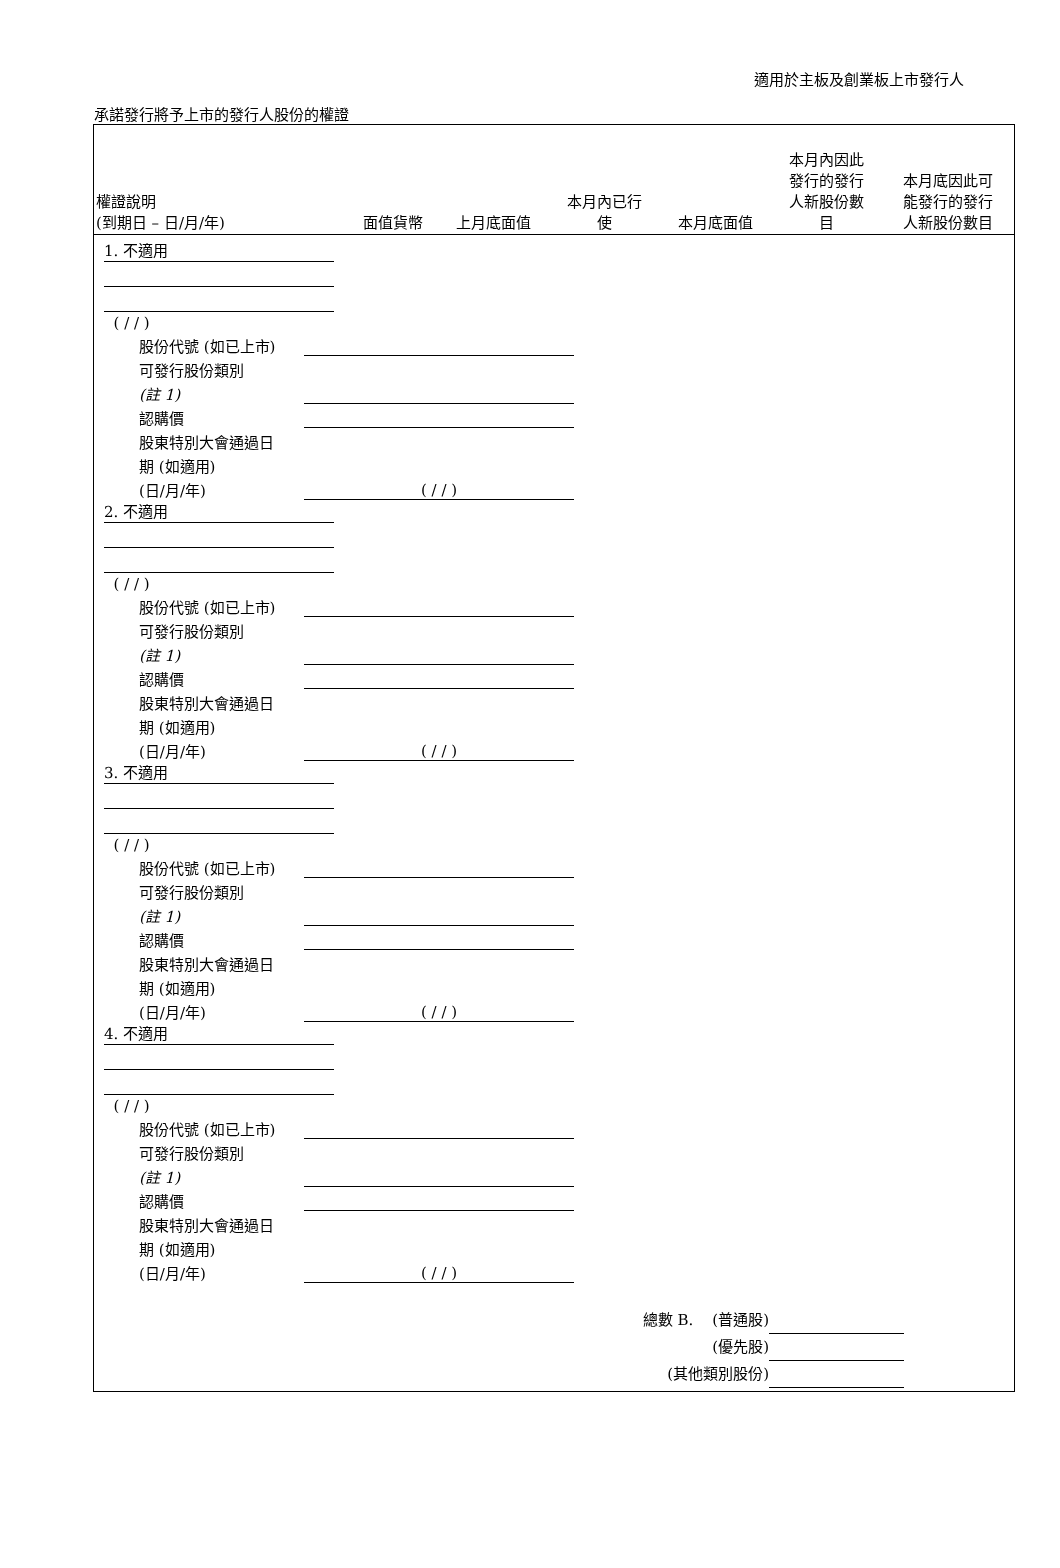適用於主板及創業板上市發行人
承諾發行將予上市的發行人股份的權證
| 權證說明 (到期日 – 日/月/年) | 面值貨幣 | 上月底面值 | 本月內已行 使 | 本月底面值 | 本月內因此 發行的發行 人新股份數 目 | 本月底因此可 能發行的發行 人新股份數目 |
| --- | --- | --- | --- | --- | --- | --- |
1. 不適用
( / / )
股份代號 (如已上市)
可發行股份類別
(註 1)
認購價
股東特別大會通過日
期 (如適用)
(日/月/年) ( / / )
2. 不適用
( / / )
股份代號 (如已上市)
可發行股份類別
(註 1)
認購價
股東特別大會通過日
期 (如適用)
(日/月/年) ( / / )
3. 不適用
( / / )
股份代號 (如已上市)
可發行股份類別
(註 1)
認購價
股東特別大會通過日
期 (如適用)
(日/月/年) ( / / )
4. 不適用
( / / )
股份代號 (如已上市)
可發行股份類別
(註 1)
認購價
股東特別大會通過日
期 (如適用)
(日/月/年) ( / / )
總數 B. (普通股)
(優先股)
(其他類別股份)